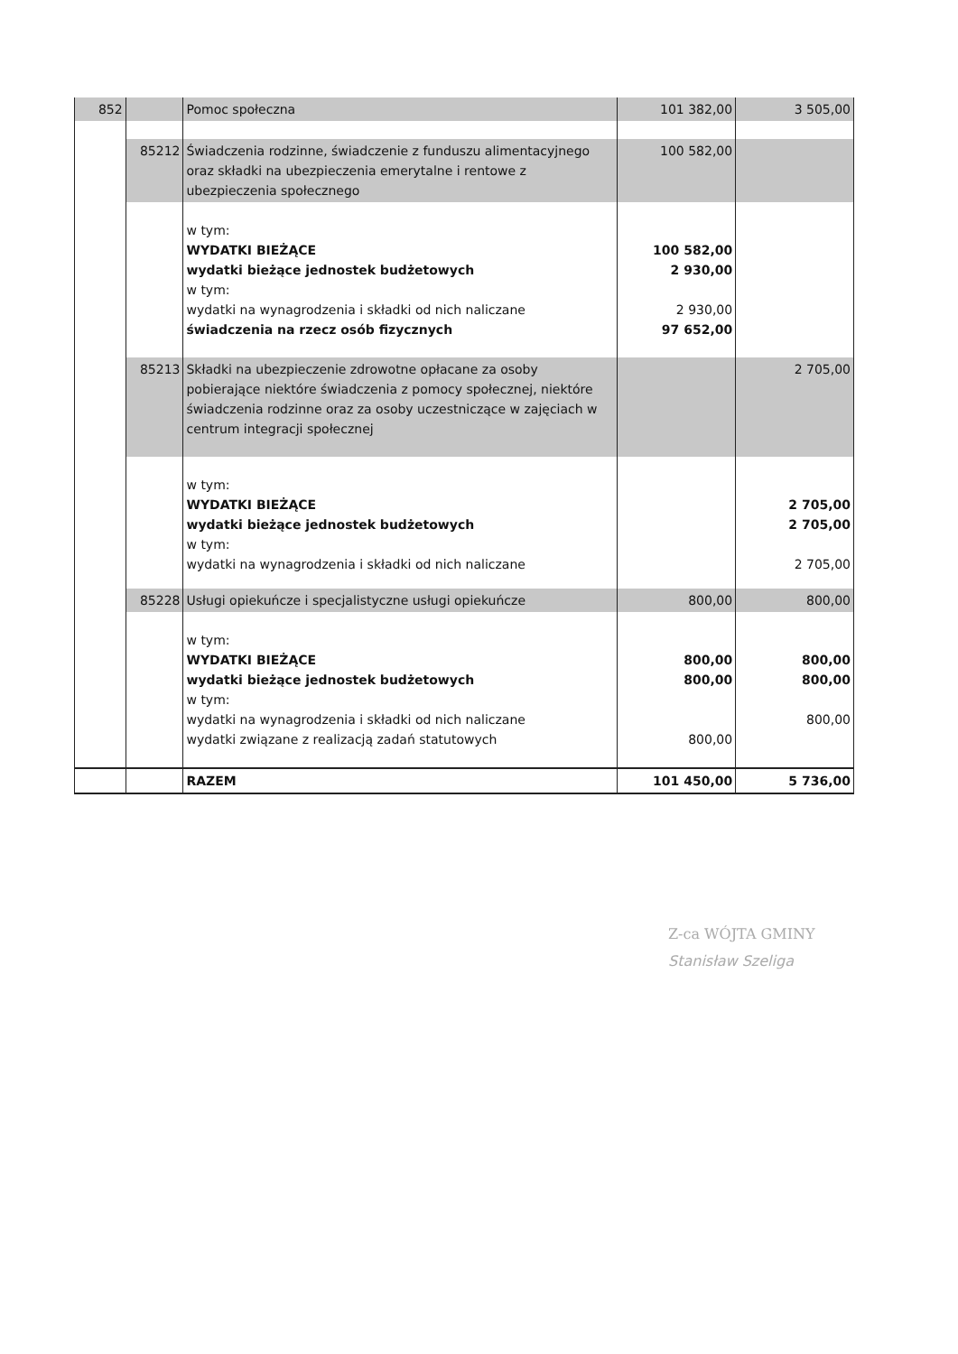| 852 | | Pomoc społeczna | 101 382,00 | 3 505,00 |
| | 85212 | Świadczenia rodzinne, świadczenie z funduszu alimentacyjnego oraz składki na ubezpieczenia emerytalne i rentowe z ubezpieczenia społecznego | 100 582,00 | |
| | | w tym: WYDATKI BIEŻĄCE wydatki bieżące jednostek budżetowych w tym: wydatki na wynagrodzenia i składki od nich naliczane świadczenia na rzecz osób fizycznych | 100 582,00 2 930,00 2 930,00 97 652,00 | |
| | 85213 | Składki na ubezpieczenie zdrowotne opłacane za osoby pobierające niektóre świadczenia z pomocy społecznej, niektóre świadczenia rodzinne oraz za osoby uczestniczące w zajęciach w centrum integracji społecznej | | 2 705,00 |
| | | w tym: WYDATKI BIEŻĄCE wydatki bieżące jednostek budżetowych w tym: wydatki na wynagrodzenia i składki od nich naliczane | | 2 705,00 2 705,00 2 705,00 |
| | 85228 | Usługi opiekuńcze i specjalistyczne usługi opiekuńcze | 800,00 | 800,00 |
| | | w tym: WYDATKI BIEŻĄCE wydatki bieżące jednostek budżetowych w tym: wydatki na wynagrodzenia i składki od nich naliczane wydatki związane z realizacją zadań statutowych | 800,00 800,00 800,00 | 800,00 800,00 800,00 |
| | | RAZEM | 101 450,00 | 5 736,00 |
Z-ca WÓJTA GMINY
Stanisław Szeliga